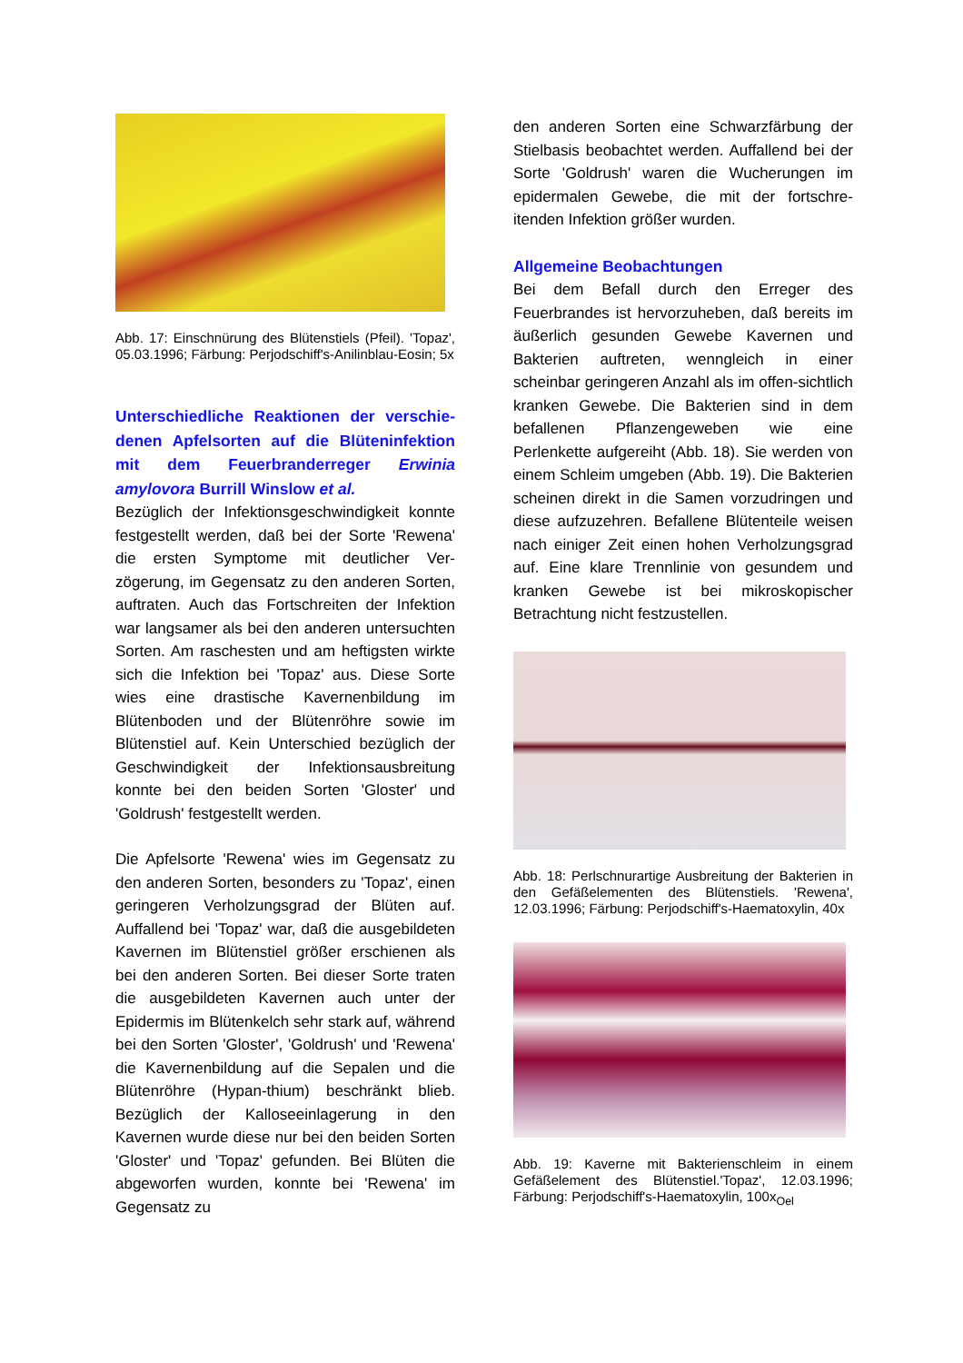Abb. 17: Einschnürung des Blütenstiels (Pfeil). 'Topaz', 05.03.1996; Färbung: Perjodschiff's-Anilinblau-Eosin; 5x
Unterschiedliche Reaktionen der verschie-denen Apfelsorten auf die Blüteninfektion mit dem Feuerbranderreger Erwinia amylovora Burrill Winslow et al.
Bezüglich der Infektionsgeschwindigkeit konnte festgestellt werden, daß bei der Sorte 'Rewena' die ersten Symptome mit deutlicher Ver-zögerung, im Gegensatz zu den anderen Sorten, auftraten. Auch das Fortschreiten der Infektion war langsamer als bei den anderen untersuchten Sorten. Am raschesten und am heftigsten wirkte sich die Infektion bei 'Topaz' aus. Diese Sorte wies eine drastische Kavernenbildung im Blütenboden und der Blütenröhre sowie im Blütenstiel auf. Kein Unterschied bezüglich der Geschwindigkeit der Infektionsausbreitung konnte bei den beiden Sorten 'Gloster' und 'Goldrush' festgestellt werden.
Die Apfelsorte 'Rewena' wies im Gegensatz zu den anderen Sorten, besonders zu 'Topaz', einen geringeren Verholzungsgrad der Blüten auf. Auffallend bei 'Topaz' war, daß die ausgebildeten Kavernen im Blütenstiel größer erschienen als bei den anderen Sorten. Bei dieser Sorte traten die ausgebildeten Kavernen auch unter der Epidermis im Blütenkelch sehr stark auf, während bei den Sorten 'Gloster', 'Goldrush' und 'Rewena' die Kavernenbildung auf die Sepalen und die Blütenröhre (Hypan-thium) beschränkt blieb. Bezüglich der Kalloseeinlagerung in den Kavernen wurde diese nur bei den beiden Sorten 'Gloster' und 'Topaz' gefunden. Bei Blüten die abgeworfen wurden, konnte bei 'Rewena' im Gegensatz zu
den anderen Sorten eine Schwarzfärbung der Stielbasis beobachtet werden. Auffallend bei der Sorte 'Goldrush' waren die Wucherungen im epidermalen Gewebe, die mit der fortschre-itenden Infektion größer wurden.
Allgemeine Beobachtungen
Bei dem Befall durch den Erreger des Feuerbrandes ist hervorzuheben, daß bereits im äußerlich gesunden Gewebe Kavernen und Bakterien auftreten, wenngleich in einer scheinbar geringeren Anzahl als im offen-sichtlich kranken Gewebe. Die Bakterien sind in dem befallenen Pflanzengeweben wie eine Perlenkette aufgereiht (Abb. 18). Sie werden von einem Schleim umgeben (Abb. 19). Die Bakterien scheinen direkt in die Samen vorzudringen und diese aufzuzehren. Befallene Blütenteile weisen nach einiger Zeit einen hohen Verholzungsgrad auf. Eine klare Trennlinie von gesundem und kranken Gewebe ist bei mikroskopischer Betrachtung nicht festzustellen.
Abb. 18: Perlschnurartige Ausbreitung der Bakterien in den Gefäßelementen des Blütenstiels. 'Rewena', 12.03.1996; Färbung: Perjodschiff's-Haematoxylin, 40x
Abb. 19: Kaverne mit Bakterienschleim in einem Gefäßelement des Blütenstiel.'Topaz', 12.03.1996; Färbung: Perjodschiff's-Haematoxylin, 100x<sub>Oel</sub>